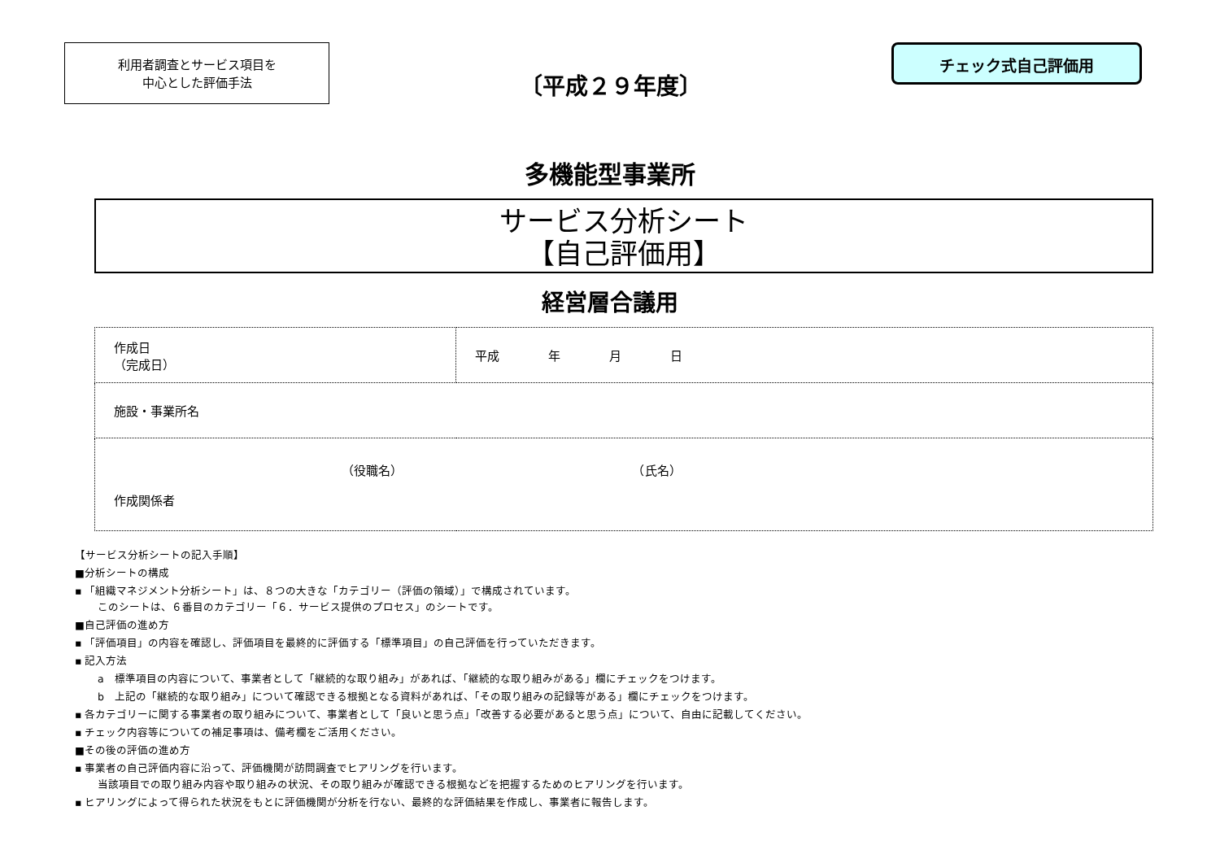利用者調査とサービス項目を
中心とした評価手法
〔平成２９年度〕
チェック式自己評価用
多機能型事業所
サービス分析シート
【自己評価用】
経営層合議用
| 作成日 （完成日） | 平成 年 月 日 |
| 施設・事業所名 | |
| （役職名） （氏名） 作成関係者 | |
【サービス分析シートの記入手順】
■分析シートの構成
▪ 「組織マネジメント分析シート」は、８つの大きな「カテゴリー（評価の領域）」で構成されています。
このシートは、６番目のカテゴリー「６．サービス提供のプロセス」のシートです。
■自己評価の進め方
▪ 「評価項目」の内容を確認し、評価項目を最終的に評価する「標準項目」の自己評価を行っていただきます。
▪ 記入方法
a　標準項目の内容について、事業者として「継続的な取り組み」があれば、「継続的な取り組みがある」欄にチェックをつけます。
b　上記の「継続的な取り組み」について確認できる根拠となる資料があれば、「その取り組みの記録等がある」欄にチェックをつけます。
▪ 各カテゴリーに関する事業者の取り組みについて、事業者として「良いと思う点」「改善する必要があると思う点」について、自由に記載してください。
▪ チェック内容等についての補足事項は、備考欄をご活用ください。
■その後の評価の進め方
▪ 事業者の自己評価内容に沿って、評価機関が訪問調査でヒアリングを行います。
当該項目での取り組み内容や取り組みの状況、その取り組みが確認できる根拠などを把握するためのヒアリングを行います。
▪ ヒアリングによって得られた状況をもとに評価機関が分析を行ない、最終的な評価結果を作成し、事業者に報告します。